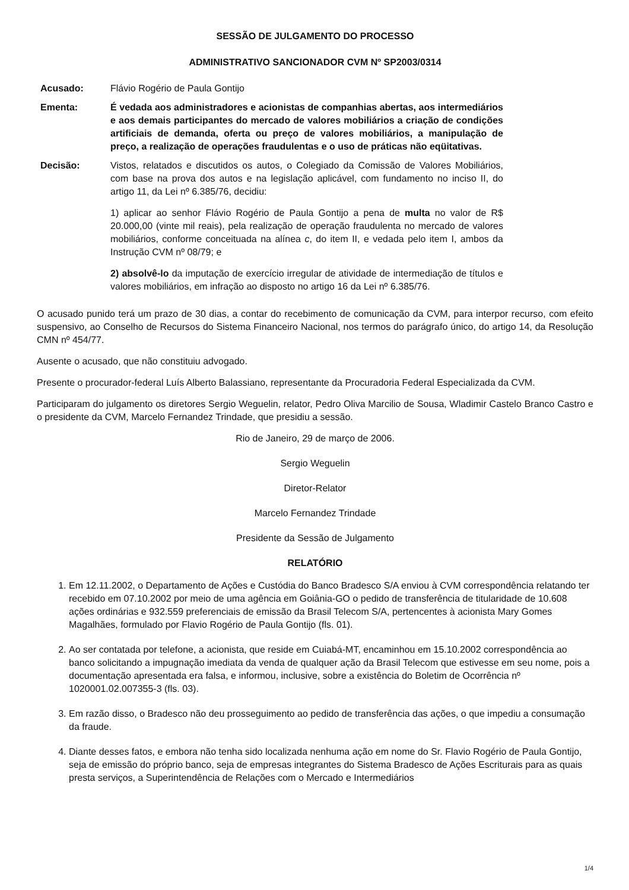SESSÃO DE JULGAMENTO DO PROCESSO
ADMINISTRATIVO SANCIONADOR CVM Nº SP2003/0314
Acusado: Flávio Rogério de Paula Gontijo
Ementa: É vedada aos administradores e acionistas de companhias abertas, aos intermediários e aos demais participantes do mercado de valores mobiliários a criação de condições artificiais de demanda, oferta ou preço de valores mobiliários, a manipulação de preço, a realização de operações fraudulentas e o uso de práticas não eqüitativas.
Decisão: Vistos, relatados e discutidos os autos, o Colegiado da Comissão de Valores Mobiliários, com base na prova dos autos e na legislação aplicável, com fundamento no inciso II, do artigo 11, da Lei nº 6.385/76, decidiu:
1) aplicar ao senhor Flávio Rogério de Paula Gontijo a pena de multa no valor de R$ 20.000,00 (vinte mil reais), pela realização de operação fraudulenta no mercado de valores mobiliários, conforme conceituada na alínea c, do item II, e vedada pelo item I, ambos da Instrução CVM nº 08/79; e
2) absolvê-lo da imputação de exercício irregular de atividade de intermediação de títulos e valores mobiliários, em infração ao disposto no artigo 16 da Lei nº 6.385/76.
O acusado punido terá um prazo de 30 dias, a contar do recebimento de comunicação da CVM, para interpor recurso, com efeito suspensivo, ao Conselho de Recursos do Sistema Financeiro Nacional, nos termos do parágrafo único, do artigo 14, da Resolução CMN nº 454/77.
Ausente o acusado, que não constituiu advogado.
Presente o procurador-federal Luís Alberto Balassiano, representante da Procuradoria Federal Especializada da CVM.
Participaram do julgamento os diretores Sergio Weguelin, relator, Pedro Oliva Marcilio de Sousa, Wladimir Castelo Branco Castro e o presidente da CVM, Marcelo Fernandez Trindade, que presidiu a sessão.
Rio de Janeiro, 29 de março de 2006.
Sergio Weguelin
Diretor-Relator
Marcelo Fernandez Trindade
Presidente da Sessão de Julgamento
RELATÓRIO
1. Em 12.11.2002, o Departamento de Ações e Custódia do Banco Bradesco S/A enviou à CVM correspondência relatando ter recebido em 07.10.2002 por meio de uma agência em Goiânia-GO o pedido de transferência de titularidade de 10.608 ações ordinárias e 932.559 preferenciais de emissão da Brasil Telecom S/A, pertencentes à acionista Mary Gomes Magalhães, formulado por Flavio Rogério de Paula Gontijo (fls. 01).
2. Ao ser contatada por telefone, a acionista, que reside em Cuiabá-MT, encaminhou em 15.10.2002 correspondência ao banco solicitando a impugnação imediata da venda de qualquer ação da Brasil Telecom que estivesse em seu nome, pois a documentação apresentada era falsa, e informou, inclusive, sobre a existência do Boletim de Ocorrência nº 1020001.02.007355-3 (fls. 03).
3. Em razão disso, o Bradesco não deu prosseguimento ao pedido de transferência das ações, o que impediu a consumação da fraude.
4. Diante desses fatos, e embora não tenha sido localizada nenhuma ação em nome do Sr. Flavio Rogério de Paula Gontijo, seja de emissão do próprio banco, seja de empresas integrantes do Sistema Bradesco de Ações Escriturais para as quais presta serviços, a Superintendência de Relações com o Mercado e Intermediários
1/4